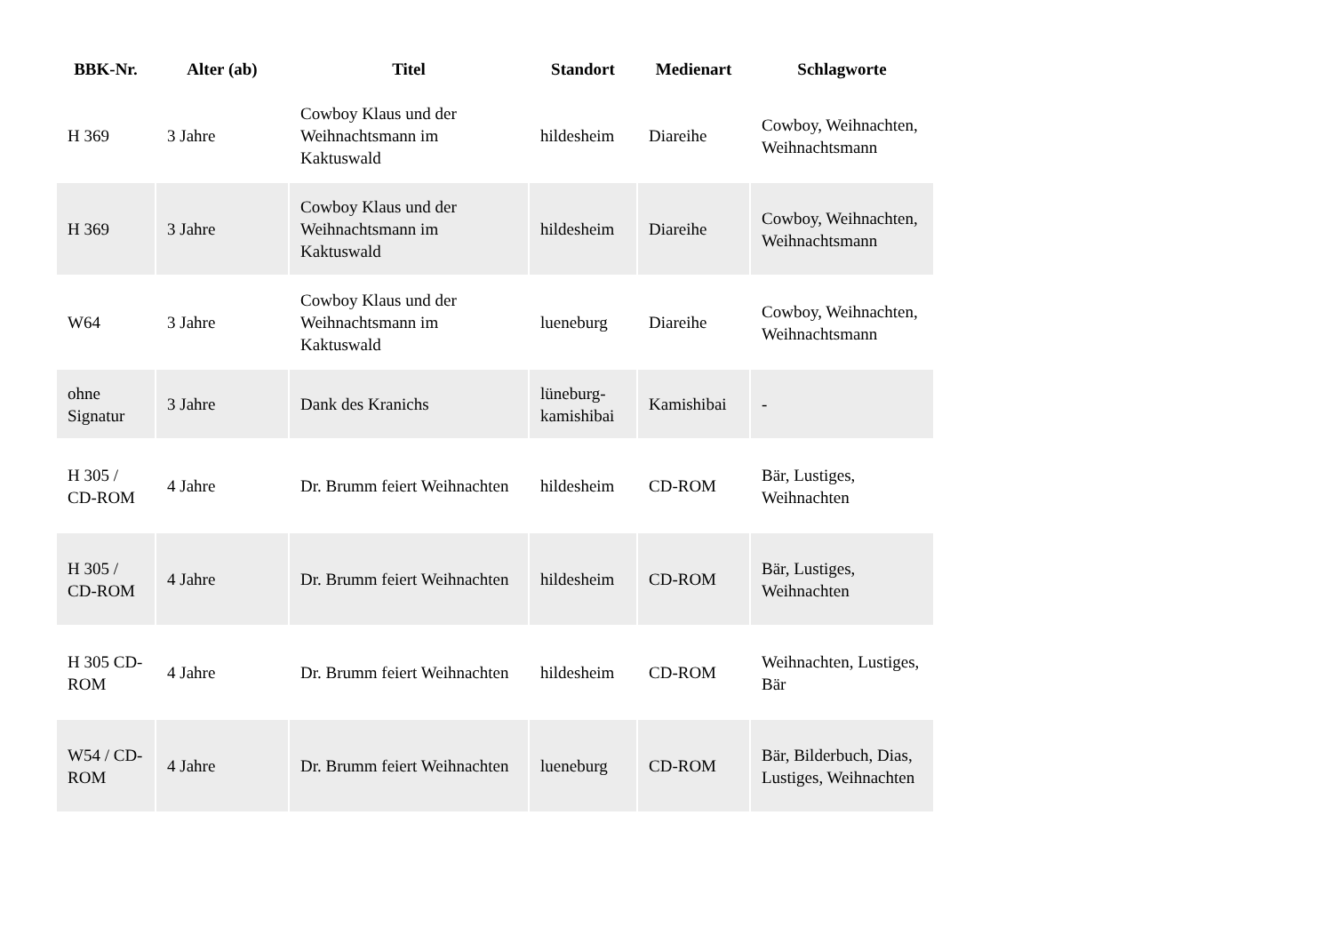| BBK-Nr. | Alter (ab) | Titel | Standort | Medienart | Schlagworte |
| --- | --- | --- | --- | --- | --- |
| H 369 | 3 Jahre | Cowboy Klaus und der Weihnachtsmann im Kaktuswald | hildesheim | Diareihe | Cowboy, Weihnachten, Weihnachtsmann |
| H 369 | 3 Jahre | Cowboy Klaus und der Weihnachtsmann im Kaktuswald | hildesheim | Diareihe | Cowboy, Weihnachten, Weihnachtsmann |
| W64 | 3 Jahre | Cowboy Klaus und der Weihnachtsmann im Kaktuswald | lueneburg | Diareihe | Cowboy, Weihnachten, Weihnachtsmann |
| ohne Signatur | 3 Jahre | Dank des Kranichs | lüneburg-kamishibai | Kamishibai | - |
| H 305 / CD-ROM | 4 Jahre | Dr. Brumm feiert Weihnachten | hildesheim | CD-ROM | Bär, Lustiges, Weihnachten |
| H 305 / CD-ROM | 4 Jahre | Dr. Brumm feiert Weihnachten | hildesheim | CD-ROM | Bär, Lustiges, Weihnachten |
| H 305 CD-ROM | 4 Jahre | Dr. Brumm feiert Weihnachten | hildesheim | CD-ROM | Weihnachten, Lustiges, Bär |
| W54 / CD-ROM | 4 Jahre | Dr. Brumm feiert Weihnachten | lueneburg | CD-ROM | Bär, Bilderbuch, Dias, Lustiges, Weihnachten |